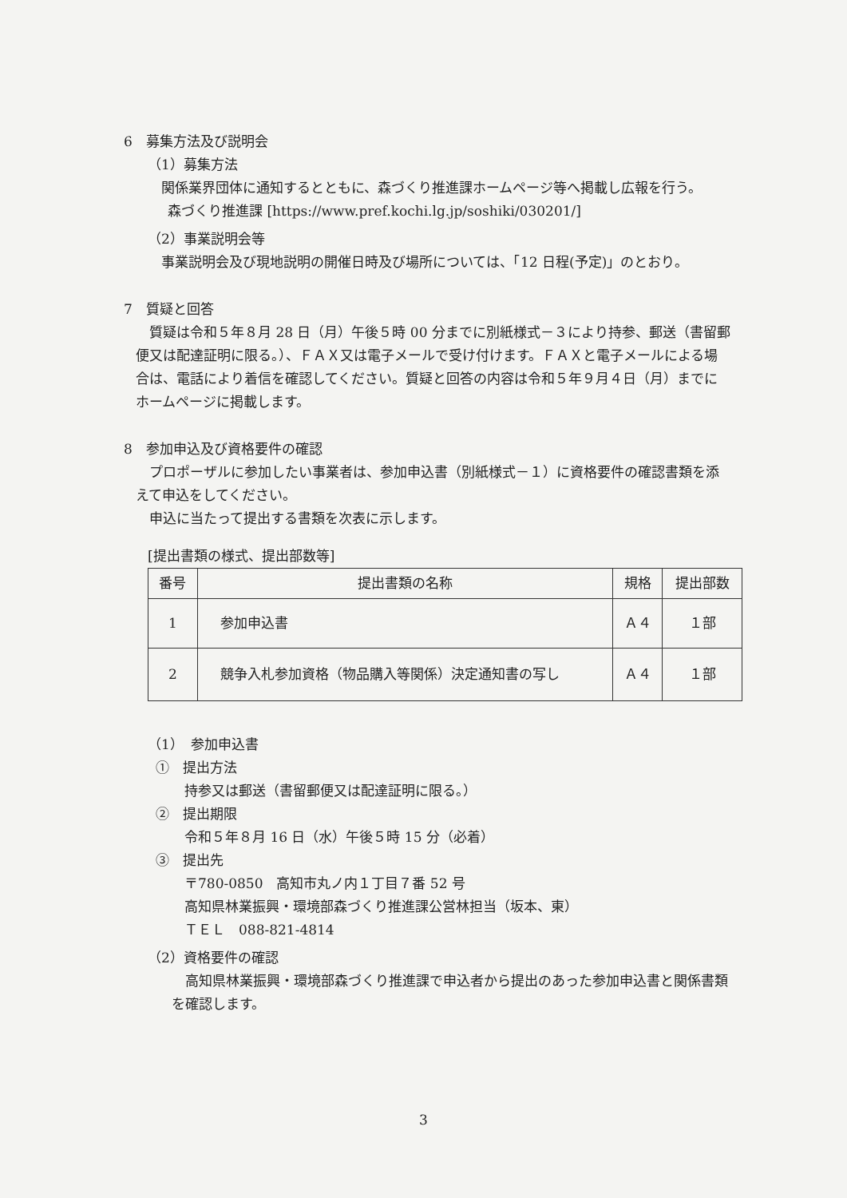6　募集方法及び説明会
（1）募集方法
関係業界団体に通知するとともに、森づくり推進課ホームページ等へ掲載し広報を行う。
森づくり推進課 [https://www.pref.kochi.lg.jp/soshiki/030201/]
（2）事業説明会等
事業説明会及び現地説明の開催日時及び場所については、「12 日程(予定)」のとおり。
7　質疑と回答
質疑は令和５年８月 28 日（月）午後５時 00 分までに別紙様式－３により持参、郵送（書留郵便又は配達証明に限る。）、ＦＡＸ又は電子メールで受け付けます。ＦＡＸと電子メールによる場合は、電話により着信を確認してください。質疑と回答の内容は令和５年９月４日（月）までにホームページに掲載します。
8　参加申込及び資格要件の確認
プロポーザルに参加したい事業者は、参加申込書（別紙様式－１）に資格要件の確認書類を添えて申込をしてください。
申込に当たって提出する書類を次表に示します。
[提出書類の様式、提出部数等]
| 番号 | 提出書類の名称 | 規格 | 提出部数 |
| --- | --- | --- | --- |
| 1 | 参加申込書 | Ａ４ | １部 |
| 2 | 競争入札参加資格（物品購入等関係）決定通知書の写し | Ａ４ | １部 |
（1）　参加申込書
①　提出方法
持参又は郵送（書留郵便又は配達証明に限る。）
②　提出期限
令和５年８月 16 日（水）午後５時 15 分（必着）
③　提出先
〒780-0850　高知市丸ノ内１丁目７番 52 号
高知県林業振興・環境部森づくり推進課公営林担当（坂本、東）
ＴＥＬ　088-821-4814
（2）資格要件の確認
高知県林業振興・環境部森づくり推進課で申込者から提出のあった参加申込書と関係書類を確認します。
3